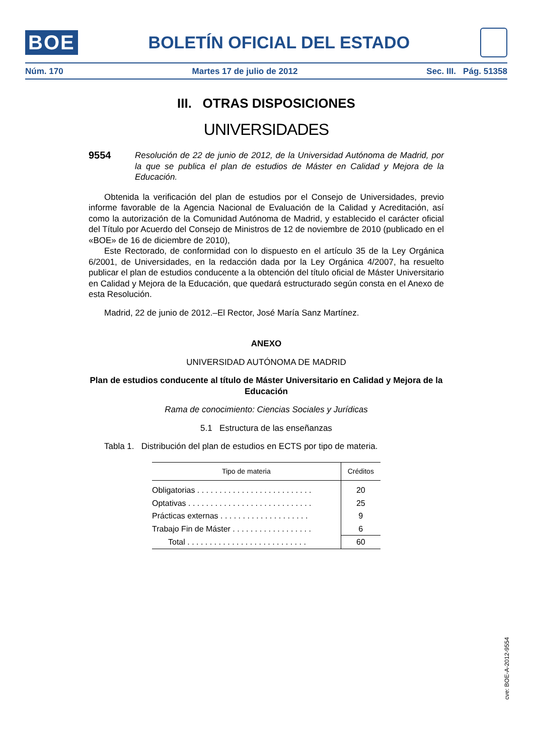BOE BOLETÍN OFICIAL DEL ESTADO
Núm. 170 Martes 17 de julio de 2012 Sec. III. Pág. 51358
III. OTRAS DISPOSICIONES
UNIVERSIDADES
9554 Resolución de 22 de junio de 2012, de la Universidad Autónoma de Madrid, por la que se publica el plan de estudios de Máster en Calidad y Mejora de la Educación.
Obtenida la verificación del plan de estudios por el Consejo de Universidades, previo informe favorable de la Agencia Nacional de Evaluación de la Calidad y Acreditación, así como la autorización de la Comunidad Autónoma de Madrid, y establecido el carácter oficial del Título por Acuerdo del Consejo de Ministros de 12 de noviembre de 2010 (publicado en el «BOE» de 16 de diciembre de 2010),
Este Rectorado, de conformidad con lo dispuesto en el artículo 35 de la Ley Orgánica 6/2001, de Universidades, en la redacción dada por la Ley Orgánica 4/2007, ha resuelto publicar el plan de estudios conducente a la obtención del título oficial de Máster Universitario en Calidad y Mejora de la Educación, que quedará estructurado según consta en el Anexo de esta Resolución.
Madrid, 22 de junio de 2012.–El Rector, José María Sanz Martínez.
ANEXO
UNIVERSIDAD AUTÓNOMA DE MADRID
Plan de estudios conducente al título de Máster Universitario en Calidad y Mejora de la Educación
Rama de conocimiento: Ciencias Sociales y Jurídicas
5.1 Estructura de las enseñanzas
Tabla 1. Distribución del plan de estudios en ECTS por tipo de materia.
| Tipo de materia | Créditos |
| --- | --- |
| Obligatorias . . . . . . . . . . . . . . . . . . . . . . . . . . | 20 |
| Optativas . . . . . . . . . . . . . . . . . . . . . . . . . . . . | 25 |
| Prácticas externas . . . . . . . . . . . . . . . . . . . . | 9 |
| Trabajo Fin de Máster . . . . . . . . . . . . . . . . . . | 6 |
| Total . . . . . . . . . . . . . . . . . . . . . . . . . . . | 60 |
cve: BOE-A-2012-9554